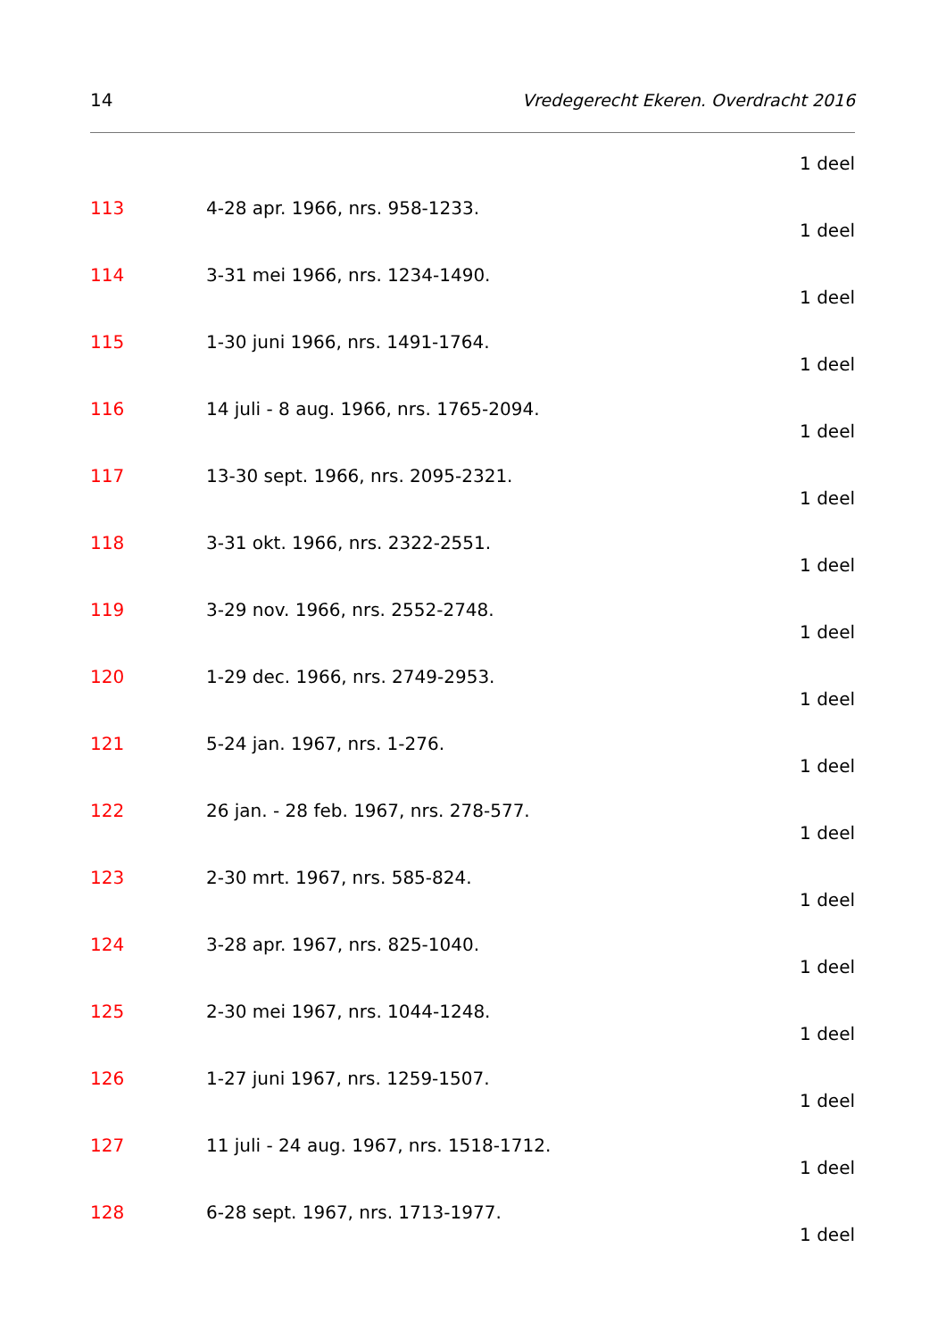14 Vredegerecht Ekeren. Overdracht 2016
1 deel
113 4-28 apr. 1966, nrs. 958-1233.
1 deel
114 3-31 mei 1966, nrs. 1234-1490.
1 deel
115 1-30 juni 1966, nrs. 1491-1764.
1 deel
116 14 juli - 8 aug. 1966, nrs. 1765-2094.
1 deel
117 13-30 sept. 1966, nrs. 2095-2321.
1 deel
118 3-31 okt. 1966, nrs. 2322-2551.
1 deel
119 3-29 nov. 1966, nrs. 2552-2748.
1 deel
120 1-29 dec. 1966, nrs. 2749-2953.
1 deel
121 5-24 jan. 1967, nrs. 1-276.
1 deel
122 26 jan. - 28 feb. 1967, nrs. 278-577.
1 deel
123 2-30 mrt. 1967, nrs. 585-824.
1 deel
124 3-28 apr. 1967, nrs. 825-1040.
1 deel
125 2-30 mei 1967, nrs. 1044-1248.
1 deel
126 1-27 juni 1967, nrs. 1259-1507.
1 deel
127 11 juli - 24 aug. 1967, nrs. 1518-1712.
1 deel
128 6-28 sept. 1967, nrs. 1713-1977.
1 deel